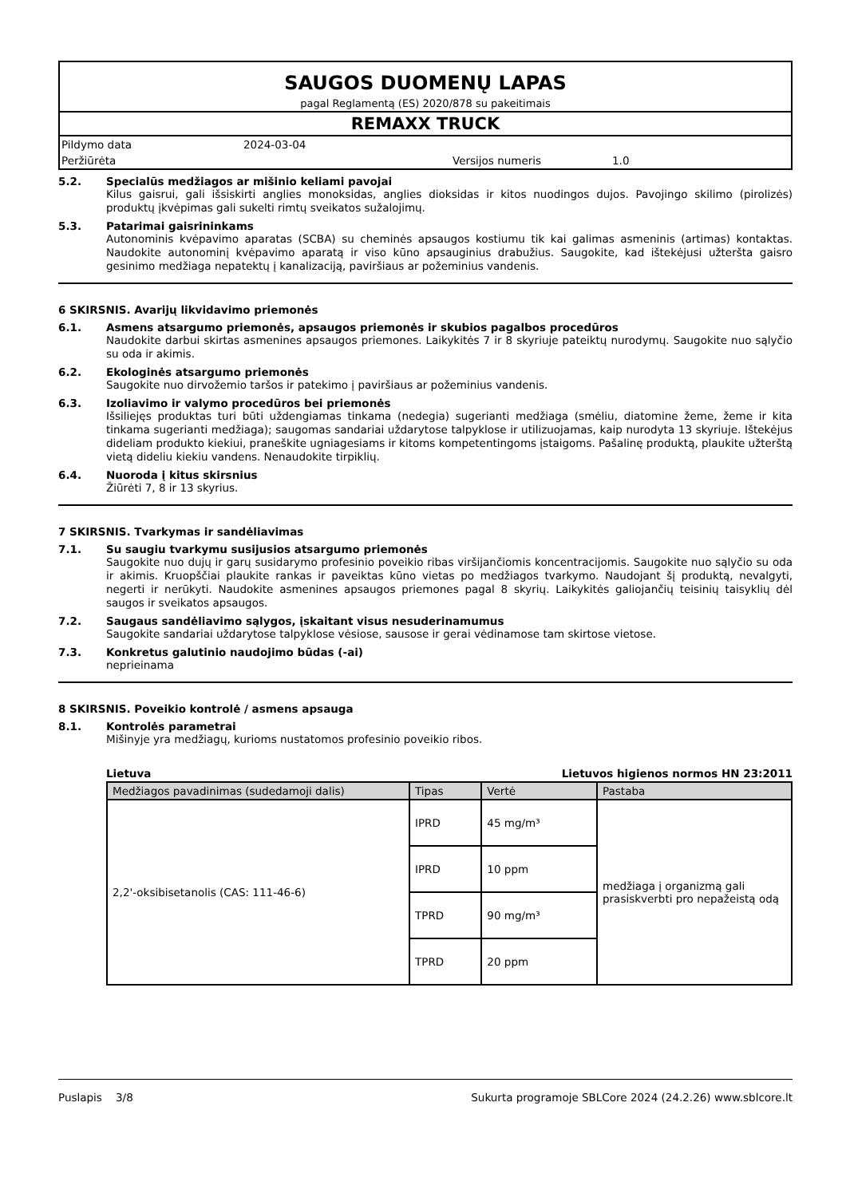SAUGOS DUOMENŲ LAPAS
pagal Reglamentą (ES) 2020/878 su pakeitimais
REMAXX TRUCK
Pildymo data 2024-03-04
Peržiūrėta Versijos numeris 1.0
5.2. Specialūs medžiagos ar mišinio keliami pavojai
Kilus gaisrui, gali išsiskirti anglies monoksidas, anglies dioksidas ir kitos nuodingos dujos. Pavojingo skilimo (pirolizės) produktų įkvėpimas gali sukelti rimtų sveikatos sužalojimų.
5.3. Patarimai gaisrininkams
Autonominis kvėpavimo aparatas (SCBA) su cheminės apsaugos kostiumu tik kai galimas asmeninis (artimas) kontaktas. Naudokite autonominį kvėpavimo aparatą ir viso kūno apsauginius drabužius. Saugokite, kad ištekėjusi užteršta gaisro gesinimo medžiaga nepatektų į kanalizaciją, paviršiaus ar požeminius vandenis.
6 SKIRSNIS. Avarijų likvidavimo priemonės
6.1. Asmens atsargumo priemonės, apsaugos priemonės ir skubios pagalbos procedūros
Naudokite darbui skirtas asmenines apsaugos priemones. Laikykitės 7 ir 8 skyriuje pateiktų nurodymų. Saugokite nuo sąlyčio su oda ir akimis.
6.2. Ekologinės atsargumo priemonės
Saugokite nuo dirvožemio taršos ir patekimo į paviršiaus ar požeminius vandenis.
6.3. Izoliavimo ir valymo procedūros bei priemonės
Išsiliejęs produktas turi būti uždengiamas tinkama (nedegia) sugerianti medžiaga (smėliu, diatomine žeme, žeme ir kita tinkama sugerianti medžiaga); saugomas sandariai uždarytose talpyklose ir utilizuojamas, kaip nurodyta 13 skyriuje. Ištekėjus dideliam produkto kiekiui, praneškite ugniagesiams ir kitoms kompetentingoms įstaigoms. Pašalinę produktą, plaukite užterštą vietą dideliu kiekiu vandens. Nenaudokite tirpiklių.
6.4. Nuoroda į kitus skirsnius
Žiūrėti 7, 8 ir 13 skyrius.
7 SKIRSNIS. Tvarkymas ir sandėliavimas
7.1. Su saugiu tvarkymu susijusios atsargumo priemonės
Saugokite nuo dujų ir garų susidarymo profesinio poveikio ribas viršijančiomis koncentracijomis. Saugokite nuo sąlyčio su oda ir akimis. Kruopščiai plaukite rankas ir paveiktas kūno vietas po medžiagos tvarkymo. Naudojant šį produktą, nevalgyti, negerti ir nerūkyti. Naudokite asmenines apsaugos priemones pagal 8 skyrių. Laikykitės galiojančių teisinių taisyklių dėl saugos ir sveikatos apsaugos.
7.2. Saugaus sandėliavimo sąlygos, įskaitant visus nesuderinamumus
Saugokite sandariai uždarytose talpyklose vėsiose, sausose ir gerai vėdinamose tam skirtose vietose.
7.3. Konkretus galutinio naudojimo būdas (-ai)
neprieinama
8 SKIRSNIS. Poveikio kontrolė / asmens apsauga
8.1. Kontrolės parametrai
Mišinyje yra medžiagų, kurioms nustatomos profesinio poveikio ribos.
Lietuva Lietuvos higienos normos HN 23:2011
| Medžiagos pavadinimas (sudedamoji dalis) | Tipas | Vertė | Pastaba |
| --- | --- | --- | --- |
| 2,2'-oksibisetanolis (CAS: 111-46-6) | IPRD | 45 mg/m³ | medžiaga į organizmą gali prasiskverbti pro nepažeistą odą |
| | IPRD | 10 ppm | |
| | TPRD | 90 mg/m³ | |
| | TPRD | 20 ppm | |
Puslapis 3/8 Sukurta programoje SBLCore 2024 (24.2.26) www.sblcore.lt